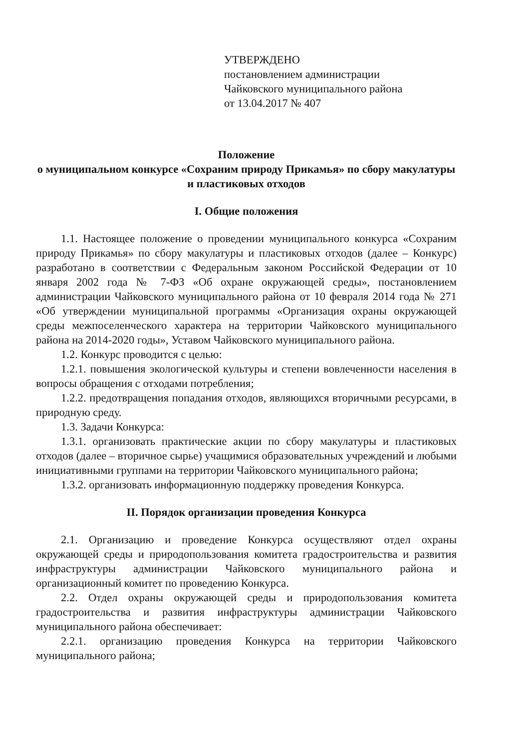УТВЕРЖДЕНО
постановлением администрации
Чайковского муниципального района
от 13.04.2017 № 407
Положение
о муниципальном конкурсе «Сохраним природу Прикамья» по сбору макулатуры и пластиковых отходов
I. Общие положения
1.1. Настоящее положение о проведении муниципального конкурса «Сохраним природу Прикамья» по сбору макулатуры и пластиковых отходов (далее – Конкурс) разработано в соответствии с Федеральным законом Российской Федерации от 10 января 2002 года № 7-ФЗ «Об охране окружающей среды», постановлением администрации Чайковского муниципального района от 10 февраля 2014 года № 271 «Об утверждении муниципальной программы «Организация охраны окружающей среды межпоселенческого характера на территории Чайковского муниципального района на 2014-2020 годы», Уставом Чайковского муниципального района.
1.2. Конкурс проводится с целью:
1.2.1. повышения экологической культуры и степени вовлеченности населения в вопросы обращения с отходами потребления;
1.2.2. предотвращения попадания отходов, являющихся вторичными ресурсами, в природную среду.
1.3. Задачи Конкурса:
1.3.1. организовать практические акции по сбору макулатуры и пластиковых отходов (далее – вторичное сырье) учащимися образовательных учреждений и любыми инициативными группами на территории Чайковского муниципального района;
1.3.2. организовать информационную поддержку проведения Конкурса.
II. Порядок организации проведения Конкурса
2.1. Организацию и проведение Конкурса осуществляют отдел охраны окружающей среды и природопользования комитета градостроительства и развития инфраструктуры администрации Чайковского муниципального района и организационный комитет по проведению Конкурса.
2.2. Отдел охраны окружающей среды и природопользования комитета градостроительства и развития инфраструктуры администрации Чайковского муниципального района обеспечивает:
2.2.1. организацию проведения Конкурса на территории Чайковского муниципального района;